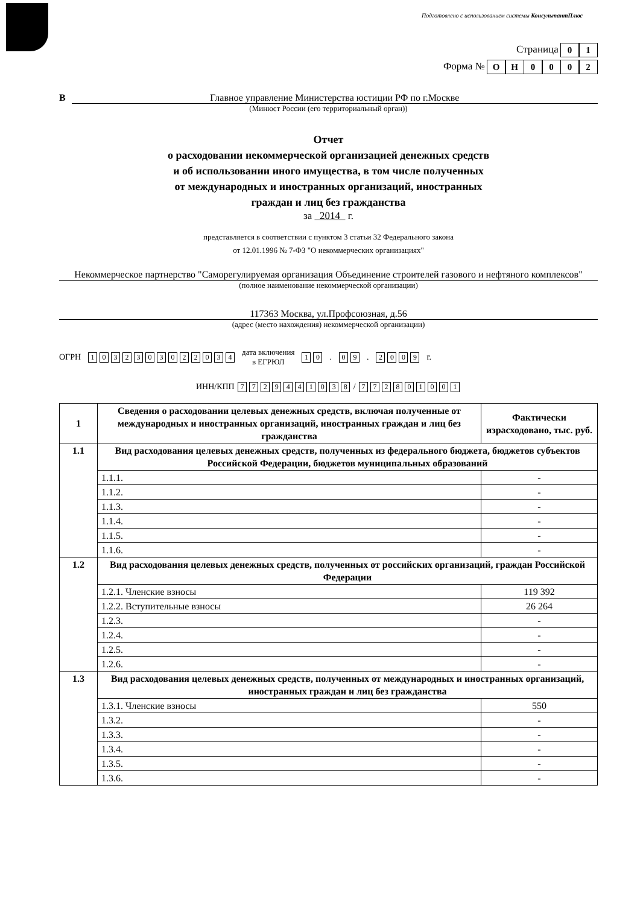Подготовлено с использованием системы КонсультантПлюс
Страница 01
Форма № ОН 0002
В Главное управление Министерства юстиции РФ по г.Москве
(Минюст России (его территориальный орган))
Отчет
о расходовании некоммерческой организацией денежных средств
и об использовании иного имущества, в том числе полученных
от международных и иностранных организаций, иностранных
граждан и лиц без гражданства
за 2014 г.
представляется в соответствии с пунктом 3 статьи 32 Федерального закона
от 12.01.1996 № 7-ФЗ "О некоммерческих организациях"
Некоммерческое партнерство "Саморегулируемая организация Объединение строителей газового и нефтяного комплексов"
(полное наименование некоммерческой организации)
117363 Москва, ул.Профсоюзная, д.56
(адрес (место нахождения) некоммерческой организации)
ОГРН 1032303022034 дата включения
в ЕГРЮЛ 10. 09. 2009 г.
ИНН/КПП 7729441038 / 772801001
| 1 | Сведения о расходовании целевых денежных средств, включая полученные от международных и иностранных организаций, иностранных граждан и лиц без гражданства | Фактически израсходовано, тыс. руб. |
| --- | --- | --- |
| 1.1 | Вид расходования целевых денежных средств, полученных из федерального бюджета, бюджетов субъектов Российской Федерации, бюджетов муниципальных образований | |
| | 1.1.1. | - |
| | 1.1.2. | - |
| | 1.1.3. | - |
| | 1.1.4. | - |
| | 1.1.5. | - |
| | 1.1.6. | - |
| 1.2 | Вид расходования целевых денежных средств, полученных от российских организаций, граждан Российской Федерации | |
| | 1.2.1. Членские взносы | 119 392 |
| | 1.2.2. Вступительные взносы | 26 264 |
| | 1.2.3. | - |
| | 1.2.4. | - |
| | 1.2.5. | - |
| | 1.2.6. | - |
| 1.3 | Вид расходования целевых денежных средств, полученных от международных и иностранных организаций, иностранных граждан и лиц без гражданства | |
| | 1.3.1. Членские взносы | 550 |
| | 1.3.2. | - |
| | 1.3.3. | - |
| | 1.3.4. | - |
| | 1.3.5. | - |
| | 1.3.6. | - |